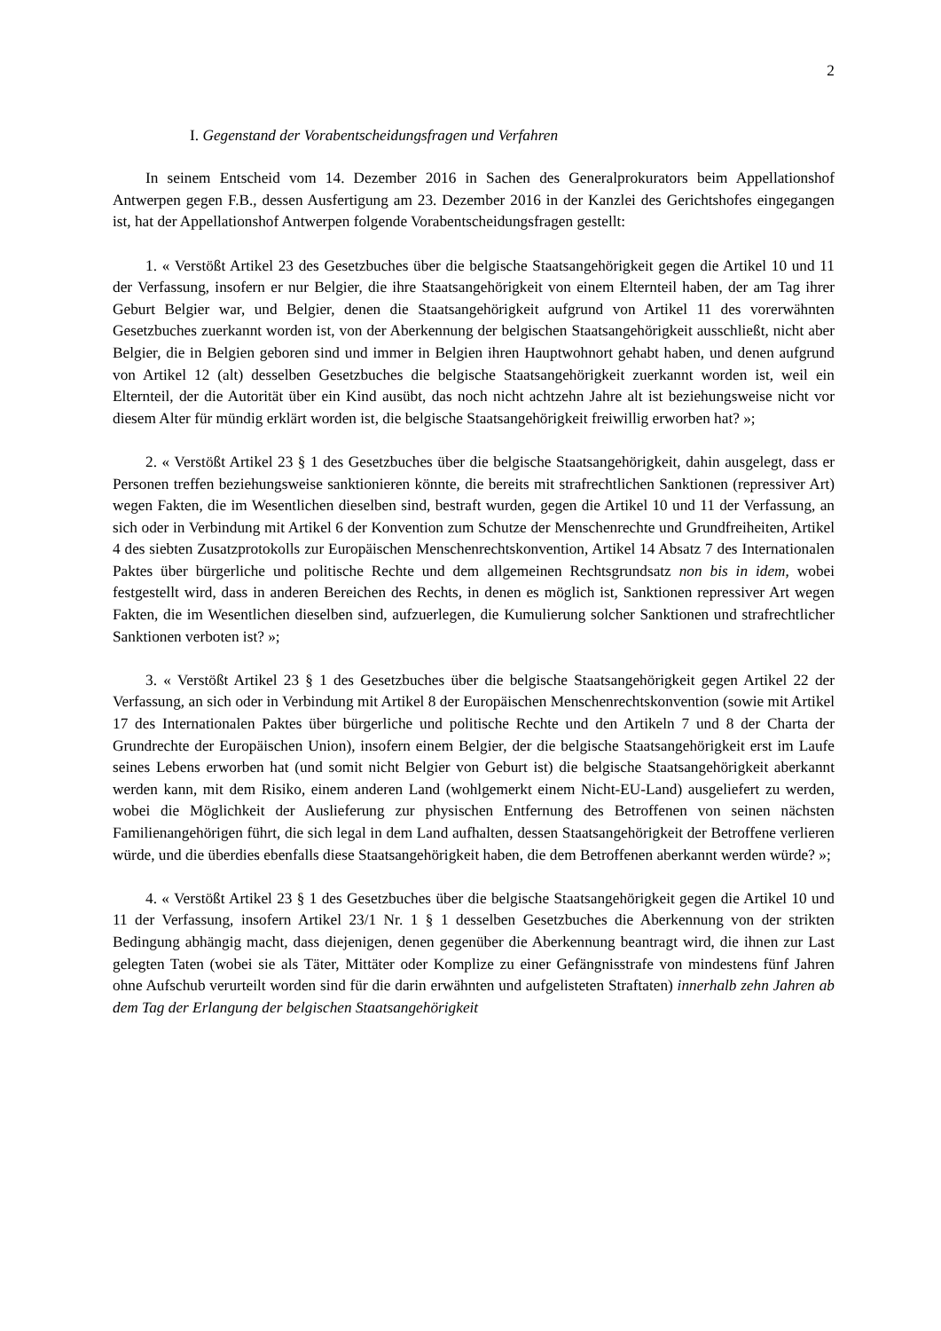2
I. Gegenstand der Vorabentscheidungsfragen und Verfahren
In seinem Entscheid vom 14. Dezember 2016 in Sachen des Generalprokurators beim Appellationshof Antwerpen gegen F.B., dessen Ausfertigung am 23. Dezember 2016 in der Kanzlei des Gerichtshofes eingegangen ist, hat der Appellationshof Antwerpen folgende Vorabentscheidungsfragen gestellt:
1. « Verstößt Artikel 23 des Gesetzbuches über die belgische Staatsangehörigkeit gegen die Artikel 10 und 11 der Verfassung, insofern er nur Belgier, die ihre Staatsangehörigkeit von einem Elternteil haben, der am Tag ihrer Geburt Belgier war, und Belgier, denen die Staatsangehörigkeit aufgrund von Artikel 11 des vorerwähnten Gesetzbuches zuerkannt worden ist, von der Aberkennung der belgischen Staatsangehörigkeit ausschließt, nicht aber Belgier, die in Belgien geboren sind und immer in Belgien ihren Hauptwohnort gehabt haben, und denen aufgrund von Artikel 12 (alt) desselben Gesetzbuches die belgische Staatsangehörigkeit zuerkannt worden ist, weil ein Elternteil, der die Autorität über ein Kind ausübt, das noch nicht achtzehn Jahre alt ist beziehungsweise nicht vor diesem Alter für mündig erklärt worden ist, die belgische Staatsangehörigkeit freiwillig erworben hat? »;
2. « Verstößt Artikel 23 § 1 des Gesetzbuches über die belgische Staatsangehörigkeit, dahin ausgelegt, dass er Personen treffen beziehungsweise sanktionieren könnte, die bereits mit strafrechtlichen Sanktionen (repressiver Art) wegen Fakten, die im Wesentlichen dieselben sind, bestraft wurden, gegen die Artikel 10 und 11 der Verfassung, an sich oder in Verbindung mit Artikel 6 der Konvention zum Schutze der Menschenrechte und Grundfreiheiten, Artikel 4 des siebten Zusatzprotokolls zur Europäischen Menschenrechtskonvention, Artikel 14 Absatz 7 des Internationalen Paktes über bürgerliche und politische Rechte und dem allgemeinen Rechtsgrundsatz non bis in idem, wobei festgestellt wird, dass in anderen Bereichen des Rechts, in denen es möglich ist, Sanktionen repressiver Art wegen Fakten, die im Wesentlichen dieselben sind, aufzuerlegen, die Kumulierung solcher Sanktionen und strafrechtlicher Sanktionen verboten ist? »;
3. « Verstößt Artikel 23 § 1 des Gesetzbuches über die belgische Staatsangehörigkeit gegen Artikel 22 der Verfassung, an sich oder in Verbindung mit Artikel 8 der Europäischen Menschenrechtskonvention (sowie mit Artikel 17 des Internationalen Paktes über bürgerliche und politische Rechte und den Artikeln 7 und 8 der Charta der Grundrechte der Europäischen Union), insofern einem Belgier, der die belgische Staatsangehörigkeit erst im Laufe seines Lebens erworben hat (und somit nicht Belgier von Geburt ist) die belgische Staatsangehörigkeit aberkannt werden kann, mit dem Risiko, einem anderen Land (wohlgemerkt einem Nicht-EU-Land) ausgeliefert zu werden, wobei die Möglichkeit der Auslieferung zur physischen Entfernung des Betroffenen von seinen nächsten Familienangehörigen führt, die sich legal in dem Land aufhalten, dessen Staatsangehörigkeit der Betroffene verlieren würde, und die überdies ebenfalls diese Staatsangehörigkeit haben, die dem Betroffenen aberkannt werden würde? »;
4. « Verstößt Artikel 23 § 1 des Gesetzbuches über die belgische Staatsangehörigkeit gegen die Artikel 10 und 11 der Verfassung, insofern Artikel 23/1 Nr. 1 § 1 desselben Gesetzbuches die Aberkennung von der strikten Bedingung abhängig macht, dass diejenigen, denen gegenüber die Aberkennung beantragt wird, die ihnen zur Last gelegten Taten (wobei sie als Täter, Mittäter oder Komplize zu einer Gefängnisstrafe von mindestens fünf Jahren ohne Aufschub verurteilt worden sind für die darin erwähnten und aufgelisteten Straftaten) innerhalb zehn Jahren ab dem Tag der Erlangung der belgischen Staatsangehörigkeit